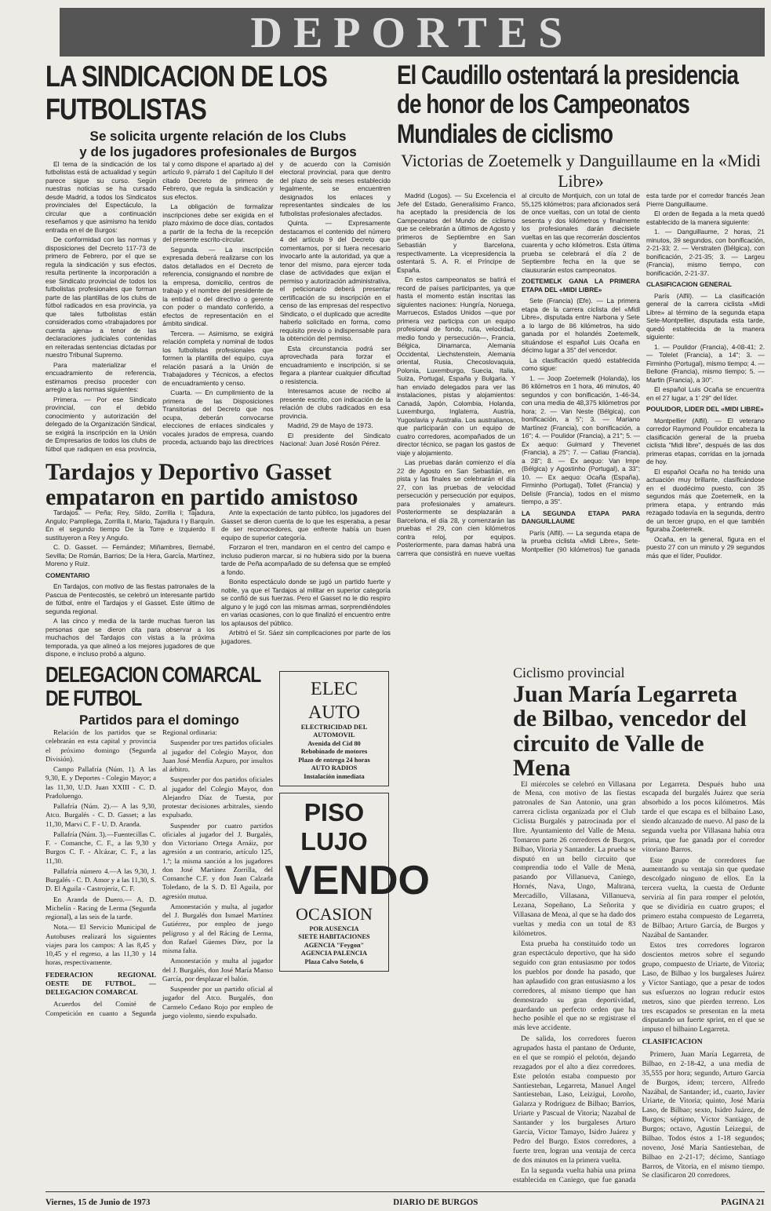DEPORTES
LA SINDICACION DE LOS FUTBOLISTAS
Se solicita urgente relación de los Clubs
y de los jugadores profesionales de Burgos
El tema de la sindicación de los futbolistas está de actualidad y según parece sigue su curso. Según nuestras noticias se ha cursado desde Madrid, a todos los Sindicatos provinciales del Espectáculo, la circular que a continuación reseñamos y que asimismo ha tenido entrada en el de Burgos:
De conformidad con las normas y disposiciones del Decreto 117-73 de primero de Febrero, por el que se regula la sindicación y sus efectos, resulta pertinente la incorporación a ese Sindicato provincial de todos los futbolistas profesionales que forman parte de las plantillas de los clubs de fútbol radicados en esa provincia, ya que tales futbolistas están considerados como «trabajadores por cuenta ajena» a tenor de las declaraciones judiciales contenidas en reiteradas sentencias dictadas por nuestro Tribunal Supremo.
Para materializar el encuadramiento de referencia, estimamos preciso proceder con arreglo a las normas siguientes:
Primera. — Por ese Sindicato provincial, con el debido conocimiento y autorización del delegado de la Organización Sindical, se exigirá la inscripción en la Unión de Empresarios de todos los clubs de fútbol que radiquen en esa provincia, tal y como dispone el apartado a) del artículo 9, párrafo 1 del Capítulo II del citado Decreto de primero de Febrero, que regula la sindicación y sus efectos.
La obligación de formalizar inscripciones debe ser exigida en el plazo máximo de doce días, contados a partir de la fecha de la recepción del presente escrito-circular.
Segunda. — La inscripción expresada deberá realizarse con los datos detallados en el Decreto de referencia, consignando el nombre de la empresa, domicilio, centros de trabajo y el nombre del presidente de la entidad o del directivo o gerente con poder o mandato conferido, a efectos de representación en el ámbito sindical.
Tercera. — Asimismo, se exigirá relación completa y nominal de todos los futbolistas profesionales que formen la plantilla del equipo, cuya relación pasará a la Unión de Trabajadores y Técnicos, a efectos de encuadramiento y censo.
Cuarta. — En cumplimiento de la primera de las Disposiciones Transitorias del Decreto que nos ocupa, deberán convocarse elecciones de enlaces sindicales y vocales jurados de empresa, cuando proceda, actuando bajo las directrices y de acuerdo con la Comisión electoral provincial, para que dentro del plazo de seis meses establecido legalmente, se encuentren designados los enlaces y representantes sindicales de los futbolistas profesionales afectados.
Quinta. — Expresamente destacamos el contenido del número 4 del artículo 9 del Decreto que comentamos, por si fuera necesario invocarlo ante la autoridad, ya que a tenor del mismo, para ejercer toda clase de actividades que exijan el permiso y autorización administrativa, el peticionario deberá presentar certificación de su inscripción en el censo de las empresas del respectivo Sindicato, o el duplicado que acredite haberlo solicitado en forma, como requisito previo o indispensable para la obtención del permiso.
Esta circunstancia podrá ser aprovechada para forzar el encuadramiento e inscripción, si se llegara a plantear cualquier dificultad o resistencia.
Interesamos acuse de recibo al presente escrito, con indicación de la relación de clubs radicados en esa provincia.
Madrid, 29 de Mayo de 1973.
El presidente del Sindicato Nacional: Juan José Rosón Pérez.
Tardajos y Deportivo Gasset empataron en partido amistoso
Tardajos. — Peña; Rey, Sildo, Zorrilla I; Tajadura, Angulo; Pampliega, Zorrilla II, Mario, Tajadura I y Barquín. En el segundo tiempo De la Torre e Izquierdo II sustituyeron a Rey y Angulo.
C. D. Gasset. — Fernández; Miñambres, Bernabé, Sevilla; De Román, Barrios; De la Hera, García, Martínez, Moreno y Ruiz.
COMENTARIO
En Tardajos, con motivo de las fiestas patronales de la Pascua de Pentecostés, se celebró un interesante partido de fútbol, entre el Tardajos y el Gasset. Este último de segunda regional.
A las cinco y media de la tarde muchas fueron las personas que se dieron cita para observar a los muchachos del Tardajos con vistas a la próxima temporada, ya que alineó a los mejores jugadores de que dispone, e incluso probó a alguno.
Ante la expectación de tanto público, los jugadores del Gasset se dieron cuenta de lo que les esperaba, a pesar de ser reconocedores, que enfrente había un buen equipo de superior categoría.
Forzaron el tren, mandaron en el centro del campo e incluso pudieron marcar, si no hubiera sido por la buena tarde de Peña acompañado de su defensa que se empleó a fondo.
Bonito espectáculo donde se jugó un partido fuerte y noble, ya que el Tardajos al militar en superior categoría se confió de sus fuerzas. Pero el Gasset no le dio respiro alguno y le jugó con las mismas armas, sorprendiéndoles en varias ocasiones, con lo que finalizó el encuentro entre los aplausos del público.
Arbitró el Sr. Sáez sin complicaciones por parte de los jugadores.
El Caudillo ostentará la presidencia de honor de los Campeonatos Mundiales de ciclismo
Victorias de Zoetemelk y Danguillaume en la «Midi Libre»
Madrid (Logos). — Su Excelencia el Jefe del Estado, Generalísimo Franco, ha aceptado la presidencia de los Campeonatos del Mundo de ciclismo que se celebrarán a últimos de Agosto y primeros de Septiembre en San Sebastián y Barcelona, respectivamente. La vicepresidencia la ostentará S. A. R. el Príncipe de España.
En estos campeonatos se batirá el record de países participantes, ya que hasta el momento están inscritas las siguientes naciones: Hungría, Noruega, Marruecos, Estados Unidos —que por primera vez participa con un equipo profesional de fondo, ruta, velocidad, medio fondo y persecución—, Francia, Bélgica, Dinamarca, Alemania Occidental, Liechstenstein, Alemania oriental, Rusia, Checoslovaquia, Polonia, Luxemburgo, Suecia, Italia, Suiza, Portugal, España y Bulgaria. Y han enviado delegados para ver las instalaciones, pistas y alojamientos: Canadá, Japón, Colombia, Holanda, Luxemburgo, Inglaterra, Austria, Yugoslavia y Australia. Los australianos, que participarán con un equipo de cuatro corredores, acompañados de un director técnico, se pagan los gastos de viaje y alojamiento.
Las pruebas darán comienzo el día 22 de Agosto en San Sebastián, en pista y las finales se celebrarán el día 27, con las pruebas de velocidad persecución y persecución por equipos, para profesionales y amateurs. Posteriormente se desplazarán a Barcelona, el día 28, y comenzarán las pruebas el 29, con cien kilómetros contra reloj, por equipos. Posteriormente, para damas habrá una carrera que consistirá en nueve vueltas al circuito de Montjuich, con un total de 55,125 kilómetros; para aficionados será de once vueltas, con un total de ciento sesenta y dos kilómetros y finalmente los profesionales darán diecisiete vueltas en las que recorrerán doscientos cuarenta y ocho kilómetros. Esta última prueba se celebrará el día 2 de Septiembre fecha en la que se clausurarán estos campeonatos.
ZOETEMELK GANA LA PRIMERA ETAPA DEL «MIDI LIBRE»
Sete (Francia) (Efe). — La primera etapa de la carrera ciclista del «Midi Libre», disputada entre Narbona y Sete a lo largo de 86 kilómetros, ha sido ganada por el holandés Zoetemelk, situándose el español Luis Ocaña en décimo lugar a 35" del vencedor.
La clasificación quedó establecida como sigue:
1. — Joop Zoetemelk (Holanda), los 86 kilómetros en 1 hora, 46 minutos, 40 segundos y con bonificación, 1-46-34, con una media de 48,375 kilómetros por hora; 2. — Van Neste (Bélgica), con bonificación, a 5"; 3. — Mariano Martínez (Francia), con bonificación, a 16"; 4. — Poulidor (Francia), a 21"; 5. — Ex aequo: Guimard y Thevenet (Francia), a 25"; 7. — Catiau (Francia), a 28"; 8. — Ex aequo: Van Impe (Bélgica) y Agostinho (Portugal), a 33"; 10. — Ex aequo: Ocaña (España), Firminho (Portugal), Tollet (Francia) y Delisle (Francia), todos en el mismo tiempo, a 35".
LA SEGUNDA ETAPA PARA DANGUILLAUME
París (Alfil). — La segunda etapa de la prueba ciclista «Midi Libre», Sete-Montpellier (90 kilómetros) fue ganada esta tarde por el corredor francés Jean Pierre Danguillaume.
El orden de llegada a la meta quedó establecido de la manera siguiente:
1. — Danguillaume, 2 horas, 21 minutos, 39 segundos, con bonificación, 2-21-33; 2. — Verstraten (Bélgica), con bonificación, 2-21-35; 3. — Largeu (Francia), mismo tiempo, con bonificación, 2-21-37.
CLASIFICACION GENERAL
París (Alfil). — La clasificación general de la carrera ciclista «Midi Libre» al término de la segunda etapa Sete-Montpellier, disputada esta tarde, quedó establecida de la manera siguiente:
1. — Poulidor (Francia), 4-08-41; 2. — Tolelet (Francia), a 14"; 3. — Firminho (Portugal), mismo tiempo; 4. — Bellone (Francia), mismo tiempo; 5. — Martin (Francia), a 30".
El español Luis Ocaña se encuentra en el 27 lugar, a 1' 29" del líder.
POULIDOR, LIDER DEL «MIDI LIBRE»
Montpellier (Alfil). — El veterano corredor Raymond Poulidor encabeza la clasificación general de la prueba ciclista "Midi libre", después de las dos primeras etapas, corridas en la jornada de hoy.
El español Ocaña no ha tenido una actuación muy brillante, clasificándose en el duodécimo puesto, con 35 segundos más que Zoetemelk, en la primera etapa, y entrando más rezagado todavía en la segunda, dentro de un tercer grupo, en el que también figuraba Zoetemelk.
Ocaña, en la general, figura en el puesto 27 con un minuto y 29 segundos más que el líder, Poulidor.
DELEGACION COMARCAL DE FUTBOL
Partidos para el domingo
Relación de los partidos que se celebrarán en esta capital y provincia el próximo domingo (Segunda División).
Campo Pallafría (Núm. 1). A las 9,30, E. y Deportes - Colegio Mayor; a las 11,30, U.D. Juan XXIII - C. D. Pradoluengo.
Pallafría (Núm. 2).— A las 9,30, Atco. Burgalés - C. D. Gasset; a las 11,30, Marvi C. F - U. D. Aranda.
Pallafría (Núm. 3).—Fuentecillas C. F. - Comanche, C. F., a las 9,30 y Burgos C. F. - Alcázar, C. F., a las 11,30.
Pallafría número 4.—A las 9,30, J. Burgalés - C. D. Amor y a las 11,30, S. D. El Aguila - Castrojeriz, C. F.
En Aranda de Duero.— A. D. Michelín - Racing de Lerma (Segunda regional), a las seis de la tarde.
Nota.— El Servicio Municipal de Autobuses realizará los siguientes viajes para los campos: A las 8,45 y 10,45 y el regreso, a las 11,30 y 14 horas, respectivamente.
FEDERACION REGIONAL OESTE DE FUTBOL. — DELEGACION COMARCAL
Acuerdos del Comité de Competición en cuanto a Segunda Regional ordinaria:
Suspender por tres partidos oficiales al jugador del Colegio Mayor, don Juan José Mendía Azpuro, por insultos al árbitro.
Suspender por dos partidos oficiales al jugador del Colegio Mayor, don Alejandro Díaz de Tuesta, por protestar decisiones arbitrales, siendo expulsado.
Suspender por cuatro partidos oficiales al jugador del J. Burgalés, don Victoriano Ortega Arnáiz, por agresión a un contrario, artículo 125, 1.º; la misma sanción a los jugadores don José Martínez Zorrilla, del Comanche C.F. y don Juan Calzada Toledano, de la S. D. El Aguila, por agresión mutua.
Amonestación y multa, al jugador del J. Burgalés don Ismael Martínez Gutiérrez, por empleo de juego peligroso y al del Rácing de Lerma, don Rafael Güemes Díez, por la misma falta.
Amonestación y multa al jugador del J. Burgalés, don José María Manso García, por desplazar el balón.
Suspender por un partido oficial al jugador del Atco. Burgalés, don Carmelo Cedano Rojo por empleo de juego violento, siendo expulsado.
ELEC AUTO
ELECTRICIDAD DEL AUTOMOVIL
Avenida del Cid 80
Rebobinado de motores
Plazo de entrega 24 horas
AUTO RADIOS
Instalación inmediata
PISO LUJO
VENDO
OCASION
POR AUSENCIA
SIETE HABITACIONES
AGENCIA "Feygon"
AGENCIA PALENCIA
Plaza Calvo Sotelo, 6
Ciclismo provincial
Juan María Legarreta de Bilbao, vencedor del circuito de Valle de Mena
El miércoles se celebró en Villasana de Mena, con motivo de las fiestas patronales de San Antonio, una gran carrera ciclista organizada por el Club Ciclista Burgalés y patrocinada por el Iltre. Ayuntamiento del Valle de Mena. Tomaron parte 26 corredores de Burgos, Bilbao, Vitoria y Santander. La prueba se disputó en un bello circuito que comprendía todo el Valle de Mena, pasando por Villanueva, Caniego, Hornés, Nava, Ungo, Maltrana, Mercadillo, Villasana, Villanueva, Lezana, Sopeñano, La Señorita y Villasana de Mena, al que se ha dado dos vueltas y media con un total de 83 kilómetros.
Esta prueba ha constituido todo un gran espectáculo deportivo, que ha sido seguido con gran entusiasmo por todos los pueblos por donde ha pasado, que han aplaudido con gran entusiasmo a los corredores, al mismo tiempo que han demostrado su gran deportividad, guardando un perfecto orden que ha hecho posible el que no se registrase el más leve accidente.
De salida, los corredores fueron agrupados hasta el pantano de Ordunte, en el que se rompió el pelotón, dejando rezagados por el alto a diez corredores. Este pelotón estaba compuesto por Santiesteban, Legarreta, Manuel Angel Santiesteban, Laso, Leizigui, Loroño, Galarza y Rodríguez de Bilbao; Barrios, Uriarte y Pascual de Vitoria; Nazabal de Santander y los burgaleses Arturo García, Víctor Tamayo, Isidro Juárez y Pedro del Burgo. Estos corredores, a fuerte tren, logran una ventaja de cerca de dos minutos en la primera vuelta.
En la segunda vuelta había una prima establecida en Caniego, que fue ganada por Legarreta. Después hubo una escapada del burgalés Juárez que sería absorbido a los pocos kilómetros. Más tarde el que escapa es el bilbaíno Laso, siendo alcanzado de nuevo. Al paso de la segunda vuelta por Villasana había otra prima, que fue ganada por el corredor vitoriano Barros.
Este grupo de corredores fue aumentando su ventaja sin que quedase descolgado ninguno de ellos. En la tercera vuelta, la cuesta de Ordunte serviría al fin para romper el pelotón, que se dividiría en cuatro grupos; el primero estaba compuesto de Legarreta, de Bilbao; Arturo García, de Burgos y Nazábal de Santander.
Estos tres corredores lograron doscientos metros sobre el segundo grupo, compuesto de Uriarte, de Vitoria; Laso, de Bilbao y los burgaleses Juárez y Víctor Santiago, que a pesar de todos sus esfuerzos no logran reducir estos metros, sino que pierden terreno. Los tres escapados se presentan en la meta disputando un fuerte sprint, en el que se impuso el bilbaíno Legarreta.
CLASIFICACION
Primero, Juan María Legarreta, de Bilbao, en 2-18-42, a una media de 35,555 por hora; segundo, Arturo García de Burgos, idem; tercero, Alfredo Nazábal, de Santander; id., cuarto, Javier Uriarte, de Vitoria; quinto, José María Laso, de Bilbao; sexto, Isidro Juárez, de Burgos; séptimo, Víctor Santiago, de Burgos; octavo, Agustín Leizegui, de Bilbao. Todos éstos a 1-18 segundos; noveno, José María Santiesteban, de Bilbao en 2-21-17; décimo, Santiago Barros, de Vitoria, en el mismo tiempo. Se clasificaron 20 corredores.
Viernes, 15 de Junio de 1973 DIARIO DE BURGOS PAGINA 21